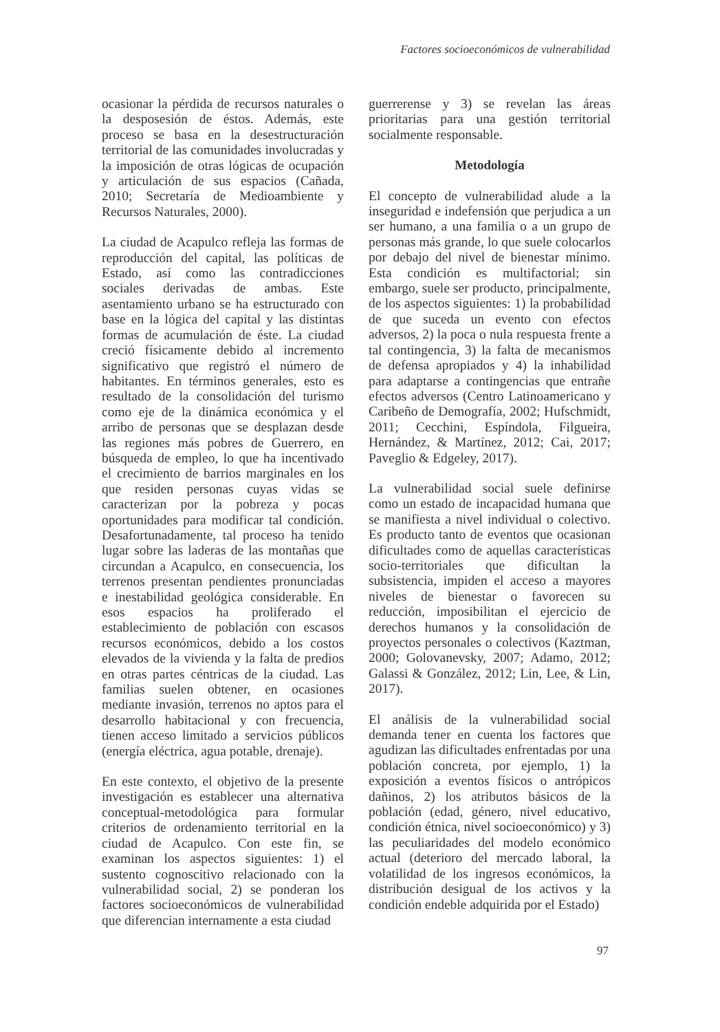Factores socioeconómicos de vulnerabilidad
ocasionar la pérdida de recursos naturales o la desposesión de éstos. Además, este proceso se basa en la desestructuración territorial de las comunidades involucradas y la imposición de otras lógicas de ocupación y articulación de sus espacios (Cañada, 2010; Secretaría de Medioambiente y Recursos Naturales, 2000).
La ciudad de Acapulco refleja las formas de reproducción del capital, las políticas de Estado, así como las contradicciones sociales derivadas de ambas. Este asentamiento urbano se ha estructurado con base en la lógica del capital y las distintas formas de acumulación de éste. La ciudad creció físicamente debido al incremento significativo que registró el número de habitantes. En términos generales, esto es resultado de la consolidación del turismo como eje de la dinámica económica y el arribo de personas que se desplazan desde las regiones más pobres de Guerrero, en búsqueda de empleo, lo que ha incentivado el crecimiento de barrios marginales en los que residen personas cuyas vidas se caracterizan por la pobreza y pocas oportunidades para modificar tal condición. Desafortunadamente, tal proceso ha tenido lugar sobre las laderas de las montañas que circundan a Acapulco, en consecuencia, los terrenos presentan pendientes pronunciadas e inestabilidad geológica considerable. En esos espacios ha proliferado el establecimiento de población con escasos recursos económicos, debido a los costos elevados de la vivienda y la falta de predios en otras partes céntricas de la ciudad. Las familias suelen obtener, en ocasiones mediante invasión, terrenos no aptos para el desarrollo habitacional y con frecuencia, tienen acceso limitado a servicios públicos (energía eléctrica, agua potable, drenaje).
En este contexto, el objetivo de la presente investigación es establecer una alternativa conceptual-metodológica para formular criterios de ordenamiento territorial en la ciudad de Acapulco. Con este fin, se examinan los aspectos siguientes: 1) el sustento cognoscitivo relacionado con la vulnerabilidad social, 2) se ponderan los factores socioeconómicos de vulnerabilidad que diferencian internamente a esta ciudad
guerrerense y 3) se revelan las áreas prioritarias para una gestión territorial socialmente responsable.
Metodología
El concepto de vulnerabilidad alude a la inseguridad e indefensión que perjudica a un ser humano, a una familia o a un grupo de personas más grande, lo que suele colocarlos por debajo del nivel de bienestar mínimo. Esta condición es multifactorial; sin embargo, suele ser producto, principalmente, de los aspectos siguientes: 1) la probabilidad de que suceda un evento con efectos adversos, 2) la poca o nula respuesta frente a tal contingencia, 3) la falta de mecanismos de defensa apropiados y 4) la inhabilidad para adaptarse a contingencias que entrañe efectos adversos (Centro Latinoamericano y Caribeño de Demografía, 2002; Hufschmidt, 2011; Cecchini, Espíndola, Filgueira, Hernández, & Martínez, 2012; Cai, 2017; Paveglio & Edgeley, 2017).
La vulnerabilidad social suele definirse como un estado de incapacidad humana que se manifiesta a nivel individual o colectivo. Es producto tanto de eventos que ocasionan dificultades como de aquellas características socio-territoriales que dificultan la subsistencia, impiden el acceso a mayores niveles de bienestar o favorecen su reducción, imposibilitan el ejercicio de derechos humanos y la consolidación de proyectos personales o colectivos (Kaztman, 2000; Golovanevsky, 2007; Adamo, 2012; Galassi & González, 2012; Lin, Lee, & Lin, 2017).
El análisis de la vulnerabilidad social demanda tener en cuenta los factores que agudizan las dificultades enfrentadas por una población concreta, por ejemplo, 1) la exposición a eventos físicos o antrópicos dañinos, 2) los atributos básicos de la población (edad, género, nivel educativo, condición étnica, nivel socioeconómico) y 3) las peculiaridades del modelo económico actual (deterioro del mercado laboral, la volatilidad de los ingresos económicos, la distribución desigual de los activos y la condición endeble adquirida por el Estado)
97